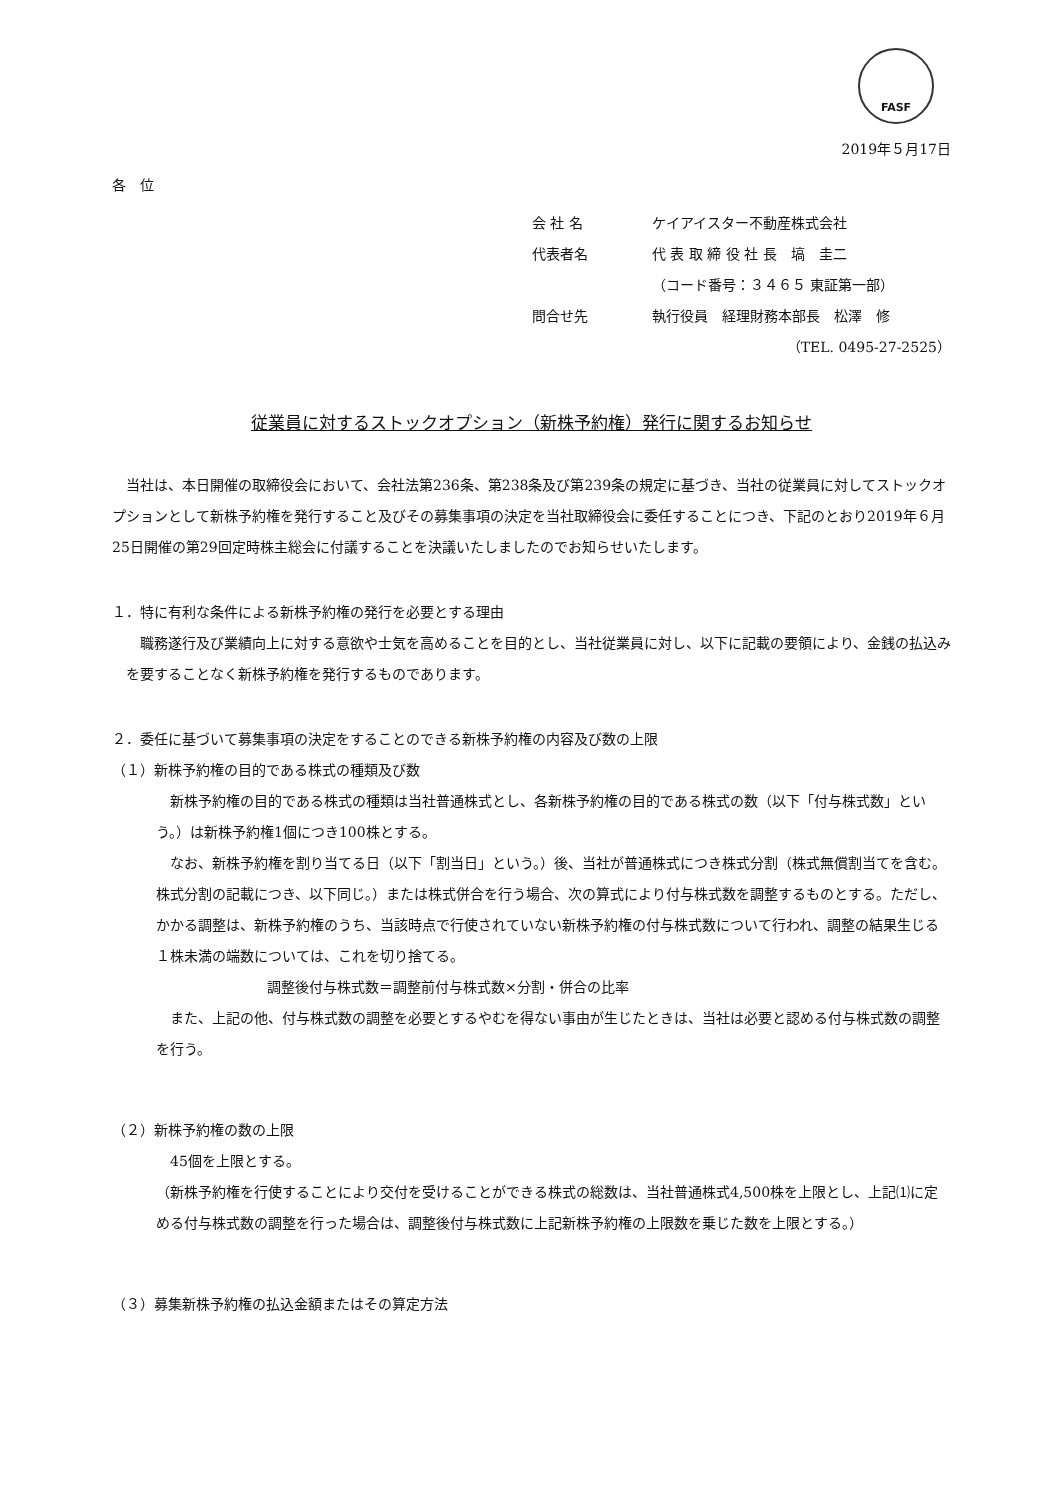FASF
2019年５月17日
各　位
会 社 名 ケイアイスター不動産株式会社
代表者名 代 表 取 締 役 社 長　塙　圭二
（コード番号：３４６５ 東証第一部）
問合せ先 執行役員　経理財務本部長　松澤　修
（TEL. 0495-27-2525）
従業員に対するストックオプション（新株予約権）発行に関するお知らせ
　当社は、本日開催の取締役会において、会社法第236条、第238条及び第239条の規定に基づき、当社の従業員に対してストックオプションとして新株予約権を発行すること及びその募集事項の決定を当社取締役会に委任することにつき、下記のとおり2019年６月25日開催の第29回定時株主総会に付議することを決議いたしましたのでお知らせいたします。
１．特に有利な条件による新株予約権の発行を必要とする理由
　職務遂行及び業績向上に対する意欲や士気を高めることを目的とし、当社従業員に対し、以下に記載の要領により、金銭の払込みを要することなく新株予約権を発行するものであります。
２．委任に基づいて募集事項の決定をすることのできる新株予約権の内容及び数の上限
（１）新株予約権の目的である株式の種類及び数
　新株予約権の目的である株式の種類は当社普通株式とし、各新株予約権の目的である株式の数（以下「付与株式数」という。）は新株予約権1個につき100株とする。
　なお、新株予約権を割り当てる日（以下「割当日」という。）後、当社が普通株式につき株式分割（株式無償割当てを含む。株式分割の記載につき、以下同じ。）または株式併合を行う場合、次の算式により付与株式数を調整するものとする。ただし、かかる調整は、新株予約権のうち、当該時点で行使されていない新株予約権の付与株式数について行われ、調整の結果生じる１株未満の端数については、これを切り捨てる。
調整後付与株式数＝調整前付与株式数×分割・併合の比率
　また、上記の他、付与株式数の調整を必要とするやむを得ない事由が生じたときは、当社は必要と認める付与株式数の調整を行う。
（２）新株予約権の数の上限
　45個を上限とする。
（新株予約権を行使することにより交付を受けることができる株式の総数は、当社普通株式4,500株を上限とし、上記⑴に定める付与株式数の調整を行った場合は、調整後付与株式数に上記新株予約権の上限数を乗じた数を上限とする。）
（３）募集新株予約権の払込金額またはその算定方法